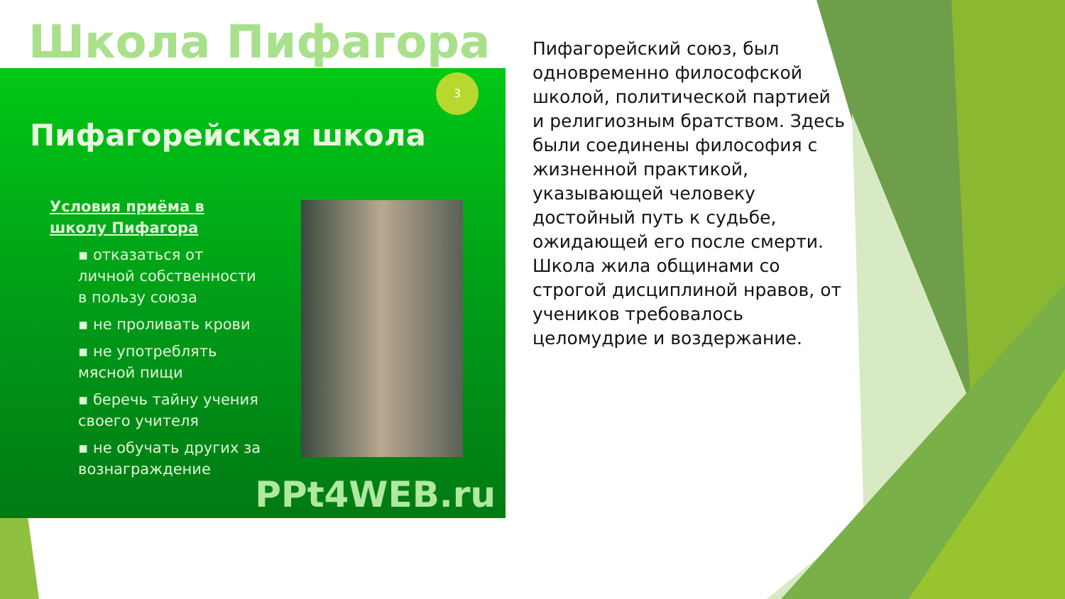Школа Пифагора
3
Пифагорейская школа
Условия приёма в школу Пифагора
▪ отказаться от личной собственности в пользу союза
▪ не проливать крови
▪ не употреблять мясной пищи
▪ беречь тайну учения своего учителя
▪ не обучать других за вознаграждение
PPt4WEB.ru
Пифагорейский союз, был одновременно философской школой, политической партией и религиозным братством. Здесь были соединены философия с жизненной практикой, указывающей человеку достойный путь к судьбе, ожидающей его после смерти. Школа жила общинами со строгой дисциплиной нравов, от учеников требовалось целомудрие и воздержание.